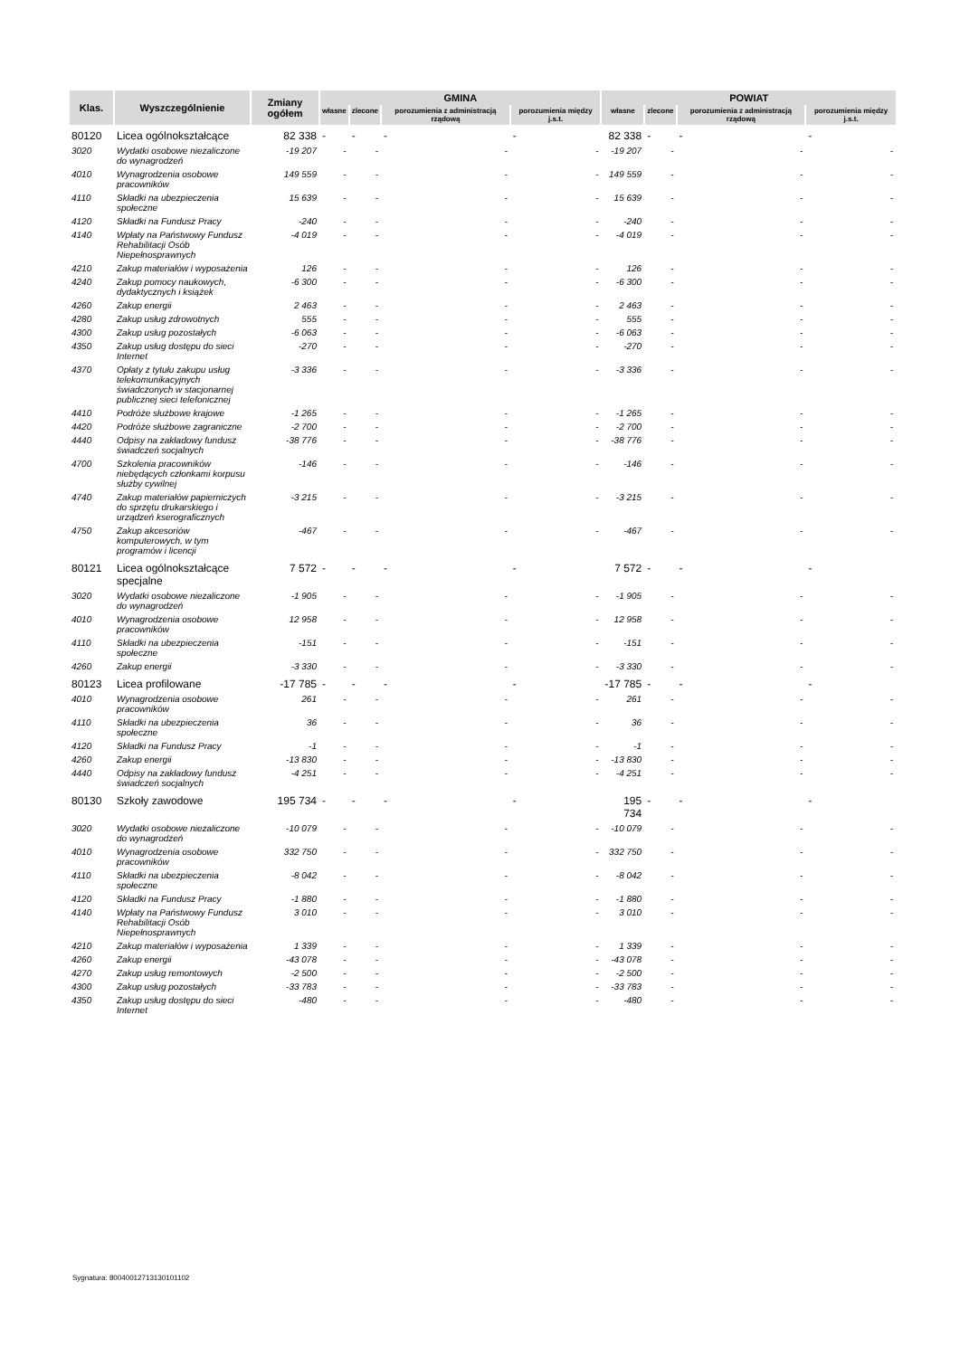| Klas. | Wyszczególnienie | Zmiany ogółem | GMINA | | | | POWIAT | | | |
| --- | --- | --- | --- | --- | --- | --- | --- | --- | --- | --- |
| | | | własne | zlecone | porozumienia z administracją rządową | porozumienia między j.s.t. | własne | zlecone | porozumienia z administracją rządową | porozumienia między j.s.t. |
| 80120 | Licea ogólnokształcące | 82 338 | - | - | - | - | 82 338 | - | - | - |
| 3020 | Wydatki osobowe niezaliczone do wynagrodzeń | -19 207 | - | - | - | - | -19 207 | - | - | - |
| 4010 | Wynagrodzenia osobowe pracowników | 149 559 | - | - | - | - | 149 559 | - | - | - |
| 4110 | Składki na ubezpieczenia społeczne | 15 639 | - | - | - | - | 15 639 | - | - | - |
| 4120 | Składki na Fundusz Pracy | -240 | - | - | - | - | -240 | - | - | - |
| 4140 | Wpłaty na Państwowy Fundusz Rehabilitacji Osób Niepełnosprawnych | -4 019 | - | - | - | - | -4 019 | - | - | - |
| 4210 | Zakup materiałów i wyposażenia | 126 | - | - | - | - | 126 | - | - | - |
| 4240 | Zakup pomocy naukowych, dydaktycznych i książek | -6 300 | - | - | - | - | -6 300 | - | - | - |
| 4260 | Zakup energii | 2 463 | - | - | - | - | 2 463 | - | - | - |
| 4280 | Zakup usług zdrowotnych | 555 | - | - | - | - | 555 | - | - | - |
| 4300 | Zakup usług pozostałych | -6 063 | - | - | - | - | -6 063 | - | - | - |
| 4350 | Zakup usług dostępu do sieci Internet | -270 | - | - | - | - | -270 | - | - | - |
| 4370 | Opłaty z tytułu zakupu usług telekomunikacyjnych świadczonych w stacjonarnej publicznej sieci telefonicznej | -3 336 | - | - | - | - | -3 336 | - | - | - |
| 4410 | Podróże służbowe krajowe | -1 265 | - | - | - | - | -1 265 | - | - | - |
| 4420 | Podróże służbowe zagraniczne | -2 700 | - | - | - | - | -2 700 | - | - | - |
| 4440 | Odpisy na zakładowy fundusz świadczeń socjalnych | -38 776 | - | - | - | - | -38 776 | - | - | - |
| 4700 | Szkolenia pracowników niebędących członkami korpusu służby cywilnej | -146 | - | - | - | - | -146 | - | - | - |
| 4740 | Zakup materiałów papierniczych do sprzętu drukarskiego i urządzeń kserograficznych | -3 215 | - | - | - | - | -3 215 | - | - | - |
| 4750 | Zakup akcesoriów komputerowych, w tym programów i licencji | -467 | - | - | - | - | -467 | - | - | - |
| 80121 | Licea ogólnokształcące specjalne | 7 572 | - | - | - | - | 7 572 | - | - | - |
| 3020 | Wydatki osobowe niezaliczone do wynagrodzeń | -1 905 | - | - | - | - | -1 905 | - | - | - |
| 4010 | Wynagrodzenia osobowe pracowników | 12 958 | - | - | - | - | 12 958 | - | - | - |
| 4110 | Składki na ubezpieczenia społeczne | -151 | - | - | - | - | -151 | - | - | - |
| 4260 | Zakup energii | -3 330 | - | - | - | - | -3 330 | - | - | - |
| 80123 | Licea profilowane | -17 785 | - | - | - | - | -17 785 | - | - | - |
| 4010 | Wynagrodzenia osobowe pracowników | 261 | - | - | - | - | 261 | - | - | - |
| 4110 | Składki na ubezpieczenia społeczne | 36 | - | - | - | - | 36 | - | - | - |
| 4120 | Składki na Fundusz Pracy | -1 | - | - | - | - | -1 | - | - | - |
| 4260 | Zakup energii | -13 830 | - | - | - | - | -13 830 | - | - | - |
| 4440 | Odpisy na zakładowy fundusz świadczeń socjalnych | -4 251 | - | - | - | - | -4 251 | - | - | - |
| 80130 | Szkoły zawodowe | 195 734 | - | - | - | - | 195 734 | - | - | - |
| 3020 | Wydatki osobowe niezaliczone do wynagrodzeń | -10 079 | - | - | - | - | -10 079 | - | - | - |
| 4010 | Wynagrodzenia osobowe pracowników | 332 750 | - | - | - | - | 332 750 | - | - | - |
| 4110 | Składki na ubezpieczenia społeczne | -8 042 | - | - | - | - | -8 042 | - | - | - |
| 4120 | Składki na Fundusz Pracy | -1 880 | - | - | - | - | -1 880 | - | - | - |
| 4140 | Wpłaty na Państwowy Fundusz Rehabilitacji Osób Niepełnosprawnych | 3 010 | - | - | - | - | 3 010 | - | - | - |
| 4210 | Zakup materiałów i wyposażenia | 1 339 | - | - | - | - | 1 339 | - | - | - |
| 4260 | Zakup energii | -43 078 | - | - | - | - | -43 078 | - | - | - |
| 4270 | Zakup usług remontowych | -2 500 | - | - | - | - | -2 500 | - | - | - |
| 4300 | Zakup usług pozostałych | -33 783 | - | - | - | - | -33 783 | - | - | - |
| 4350 | Zakup usług dostępu do sieci Internet | -480 | - | - | - | - | -480 | - | - | - |
Sygnatura: 80040012713130101102